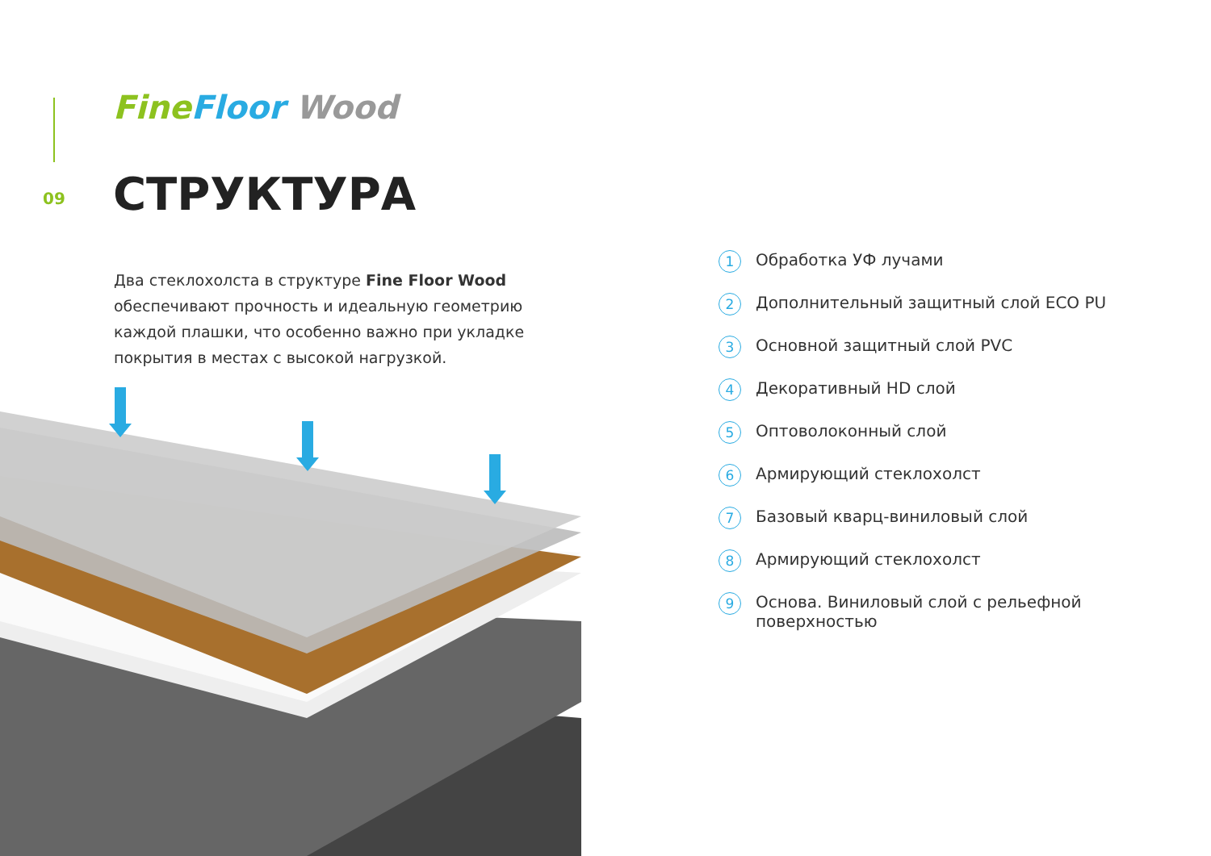Fine Floor Wood
09 СТРУКТУРА
Два стеклохолста в структуре Fine Floor Wood обеспечивают прочность и идеальную геометрию каждой плашки, что особенно важно при укладке покрытия в местах с высокой нагрузкой.
1 Обработка УФ лучами
2 Дополнительный защитный слой ECO PU
3 Основной защитный слой PVC
4 Декоративный HD слой
5 Оптоволоконный слой
6 Армирующий стеклохолст
7 Базовый кварц-виниловый слой
8 Армирующий стеклохолст
9 Основа. Виниловый слой с рельефной
поверхностью